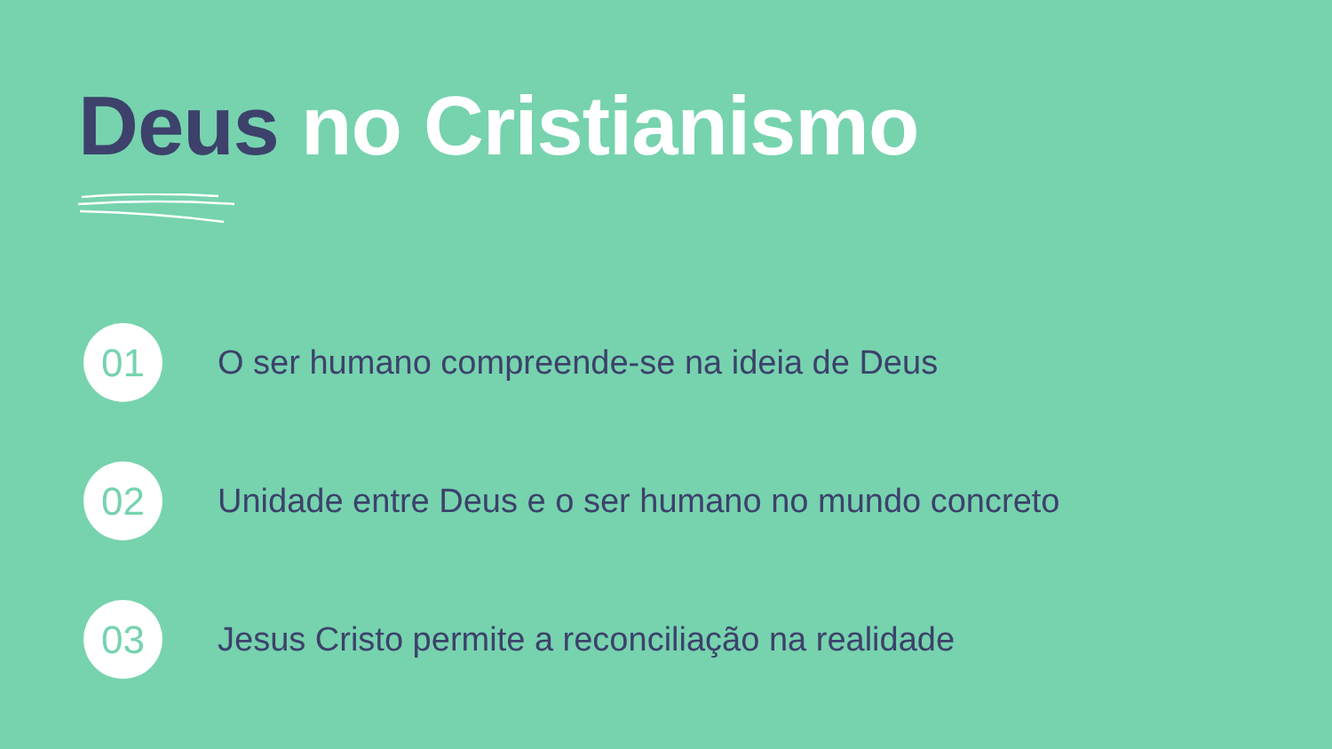Deus no Cristianismo
01
O ser humano compreende-se na ideia de Deus
02
Unidade entre Deus e o ser humano no mundo concreto
03
Jesus Cristo permite a reconciliação na realidade